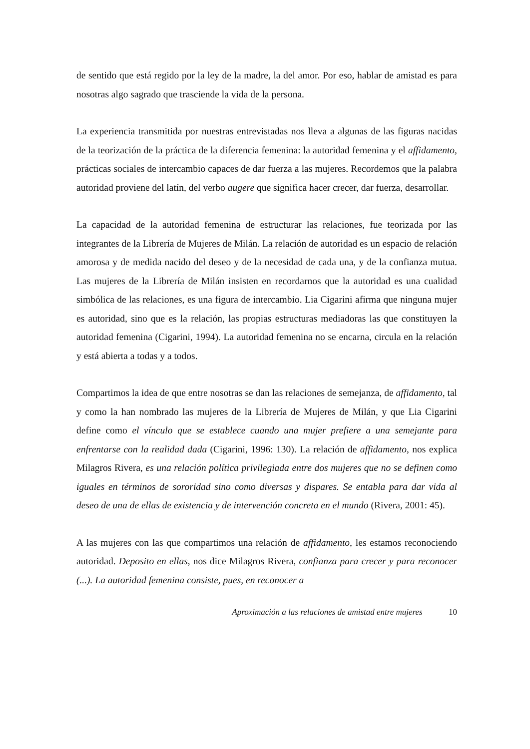de sentido que está regido por la ley de la madre, la del amor. Por eso, hablar de amistad es para nosotras algo sagrado que trasciende la vida de la persona.
La experiencia transmitida por nuestras entrevistadas nos lleva a algunas de las figuras nacidas de la teorización de la práctica de la diferencia femenina: la autoridad femenina y el affidamento, prácticas sociales de intercambio capaces de dar fuerza a las mujeres. Recordemos que la palabra autoridad proviene del latín, del verbo augere que significa hacer crecer, dar fuerza, desarrollar.
La capacidad de la autoridad femenina de estructurar las relaciones, fue teorizada por las integrantes de la Librería de Mujeres de Milán. La relación de autoridad es un espacio de relación amorosa y de medida nacido del deseo y de la necesidad de cada una, y de la confianza mutua. Las mujeres de la Librería de Milán insisten en recordarnos que la autoridad es una cualidad simbólica de las relaciones, es una figura de intercambio. Lia Cigarini afirma que ninguna mujer es autoridad, sino que es la relación, las propias estructuras mediadoras las que constituyen la autoridad femenina (Cigarini, 1994). La autoridad femenina no se encarna, circula en la relación y está abierta a todas y a todos.
Compartimos la idea de que entre nosotras se dan las relaciones de semejanza, de affidamento, tal y como la han nombrado las mujeres de la Librería de Mujeres de Milán, y que Lia Cigarini define como el vínculo que se establece cuando una mujer prefiere a una semejante para enfrentarse con la realidad dada (Cigarini, 1996: 130). La relación de affidamento, nos explica Milagros Rivera, es una relación política privilegiada entre dos mujeres que no se definen como iguales en términos de sororidad sino como diversas y dispares. Se entabla para dar vida al deseo de una de ellas de existencia y de intervención concreta en el mundo (Rivera, 2001: 45).
A las mujeres con las que compartimos una relación de affidamento, les estamos reconociendo autoridad. Deposito en ellas, nos dice Milagros Rivera, confianza para crecer y para reconocer (...). La autoridad femenina consiste, pues, en reconocer a
Aproximación a las relaciones de amistad entre mujeres 10